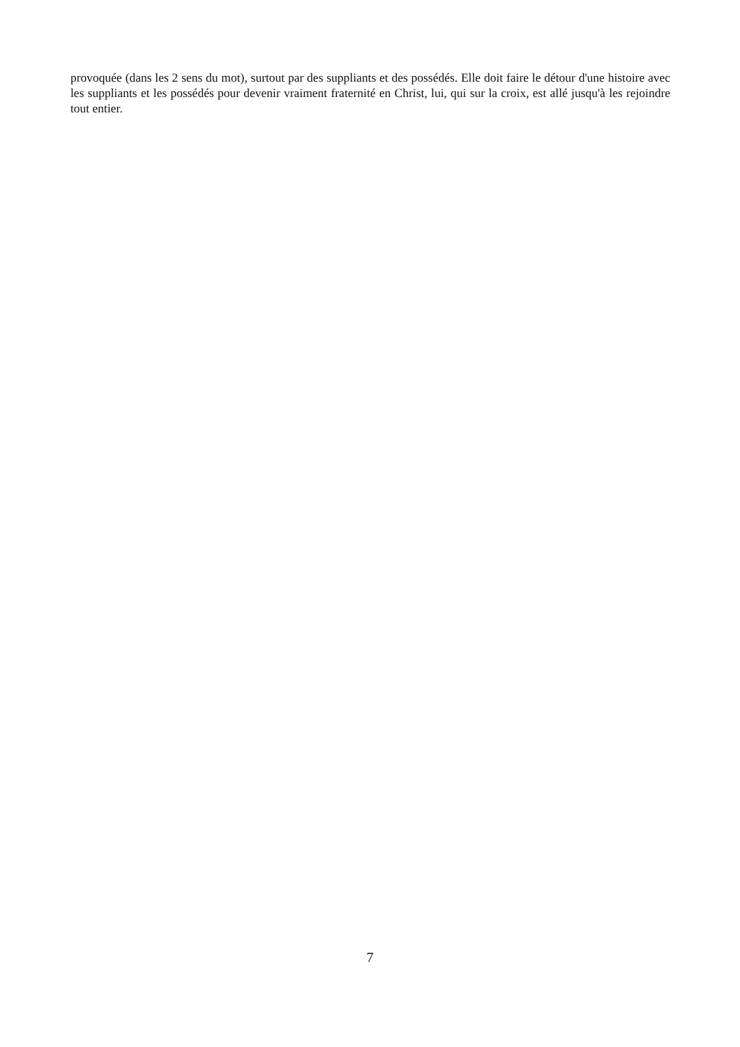provoquée (dans les 2 sens du mot), surtout par des suppliants et des possédés. Elle doit faire le détour d'une histoire avec les suppliants et les possédés pour devenir vraiment fraternité en Christ, lui, qui sur la croix, est allé jusqu'à les rejoindre tout entier.
7